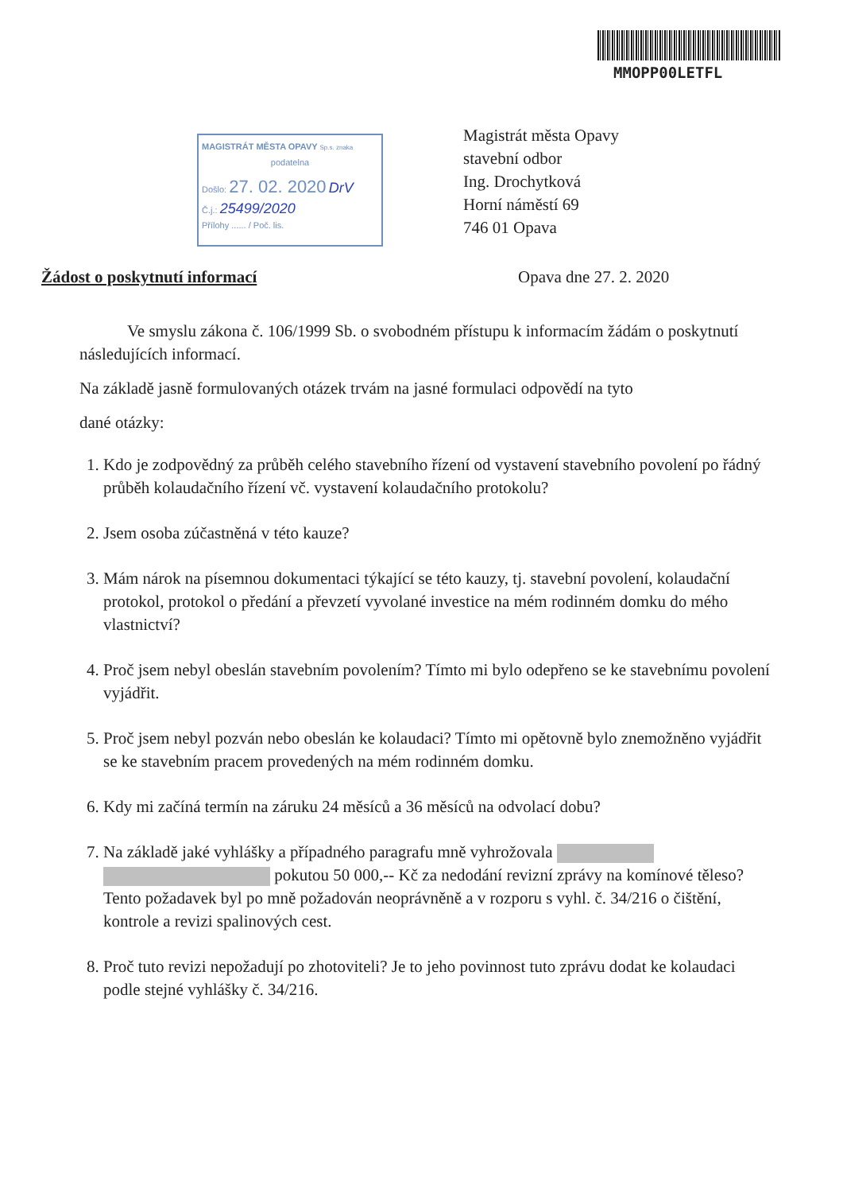MMOPP00LETFL
MAGISTRÁT MĚSTA OPAVY Sp.s. znaka
podatelna
Došlo: 27. 02. 2020 DrV
Č.j.: 25499/2020
Přílohy ...... / Poč. lis.
Magistrát města Opavy
stavební odbor
Ing. Drochytková
Horní náměstí 69
746 01 Opava
Žádost o poskytnutí informací Opava dne 27. 2. 2020
Ve smyslu zákona č. 106/1999 Sb. o svobodném přístupu k informacím žádám o poskytnutí následujících informací.
Na základě jasně formulovaných otázek trvám na jasné formulaci odpovědí na tyto
dané otázky:
1. Kdo je zodpovědný za průběh celého stavebního řízení od vystavení stavebního povolení po řádný průběh kolaudačního řízení vč. vystavení kolaudačního protokolu?
2. Jsem osoba zúčastněná v této kauze?
3. Mám nárok na písemnou dokumentaci týkající se této kauzy, tj. stavební povolení, kolaudační protokol, protokol o předání a převzetí vyvolané investice na mém rodinném domku do mého vlastnictví?
4. Proč jsem nebyl obeslán stavebním povolením? Tímto mi bylo odepřeno se ke stavebnímu povolení vyjádřit.
5. Proč jsem nebyl pozván nebo obeslán ke kolaudaci? Tímto mi opětovně bylo znemožněno vyjádřit se ke stavebním pracem provedených na mém rodinném domku.
6. Kdy mi začíná termín na záruku 24 měsíců a 36 měsíců na odvolací dobu?
7. Na základě jaké vyhlášky a případného paragrafu mně vyhrožovala pokutou 50 000,-- Kč za nedodání revizní zprávy na komínové těleso? Tento požadavek byl po mně požadován neoprávněně a v rozporu s vyhl. č. 34/216 o čištění, kontrole a revizi spalinových cest.
8. Proč tuto revizi nepožadují po zhotoviteli? Je to jeho povinnost tuto zprávu dodat ke kolaudaci podle stejné vyhlášky č. 34/216.